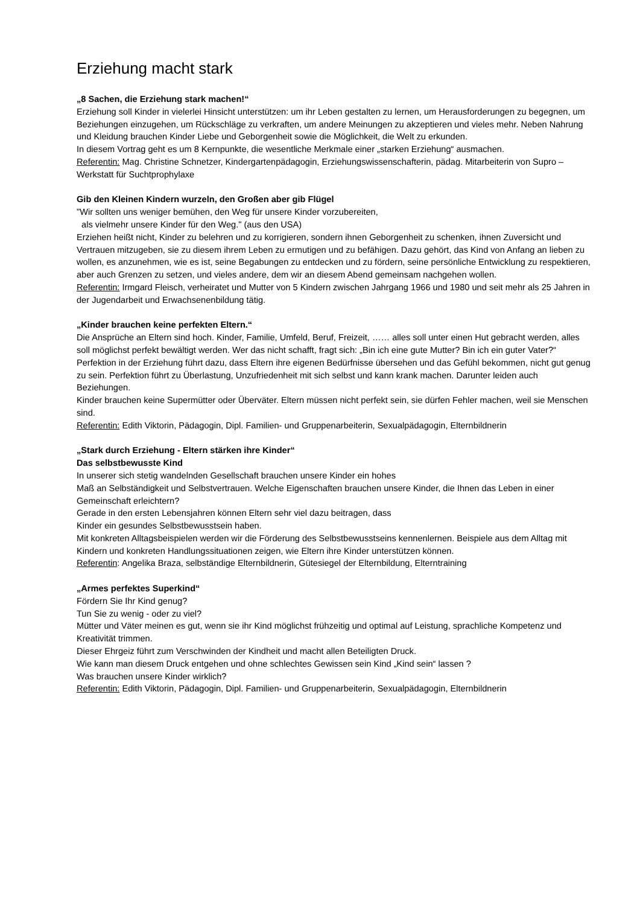Erziehung macht stark
„8 Sachen, die Erziehung stark machen!“
Erziehung soll Kinder in vielerlei Hinsicht unterstützen: um ihr Leben gestalten zu lernen, um Herausforderungen zu begegnen, um Beziehungen einzugehen, um Rückschläge zu verkraften, um andere Meinungen zu akzeptieren und vieles mehr. Neben Nahrung und Kleidung brauchen Kinder Liebe und Geborgenheit sowie die Möglichkeit, die Welt zu erkunden.
In diesem Vortrag geht es um 8 Kernpunkte, die wesentliche Merkmale einer „starken Erziehung“ ausmachen.
Referentin: Mag. Christine Schnetzer, Kindergartenpädagogin, Erziehungswissenschafterin, pädag. Mitarbeiterin von Supro – Werkstatt für Suchtprophylaxe
Gib den Kleinen Kindern wurzeln, den Großen aber gib Flügel
"Wir sollten uns weniger bemühen, den Weg für unsere Kinder vorzubereiten,
als vielmehr unsere Kinder für den Weg." (aus den USA)
Erziehen heißt nicht, Kinder zu belehren und zu korrigieren, sondern ihnen Geborgenheit zu schenken, ihnen Zuversicht und Vertrauen mitzugeben, sie zu diesem ihrem Leben zu ermutigen und zu befähigen. Dazu gehört, das Kind von Anfang an lieben zu wollen, es anzunehmen, wie es ist, seine Begabungen zu entdecken und zu fördern, seine persönliche Entwicklung zu respektieren, aber auch Grenzen zu setzen, und vieles andere, dem wir an diesem Abend gemeinsam nachgehen wollen.
Referentin: Irmgard Fleisch, verheiratet und Mutter von 5 Kindern zwischen Jahrgang 1966 und 1980 und seit mehr als 25 Jahren in der Jugendarbeit und Erwachsenenbildung tätig.
„Kinder brauchen keine perfekten Eltern.“
Die Ansprüche an Eltern sind hoch. Kinder, Familie, Umfeld, Beruf, Freizeit, …… alles soll unter einen Hut gebracht werden, alles soll möglichst perfekt bewältigt werden. Wer das nicht schafft, fragt sich: „Bin ich eine gute Mutter? Bin ich ein guter Vater?“
Perfektion in der Erziehung führt dazu, dass Eltern ihre eigenen Bedürfnisse übersehen und das Gefühl bekommen, nicht gut genug zu sein. Perfektion führt zu Überlastung, Unzufriedenheit mit sich selbst und kann krank machen. Darunter leiden auch Beziehungen.
Kinder brauchen keine Supermütter oder Überväter. Eltern müssen nicht perfekt sein, sie dürfen Fehler machen, weil sie Menschen sind.
Referentin: Edith Viktorin, Pädagogin, Dipl. Familien- und Gruppenarbeiterin, Sexualpädagogin, Elternbildnerin
„Stark durch Erziehung - Eltern stärken ihre Kinder“
Das selbstbewusste Kind
In unserer sich stetig wandelnden Gesellschaft brauchen unsere Kinder ein hohes
Maß an Selbständigkeit und Selbstvertrauen. Welche Eigenschaften brauchen unsere Kinder, die Ihnen das Leben in einer Gemeinschaft erleichtern?
Gerade in den ersten Lebensjahren können Eltern sehr viel dazu beitragen, dass
Kinder ein gesundes Selbstbewusstsein haben.
Mit konkreten Alltagsbeispielen werden wir die Förderung des Selbstbewusstseins kennenlernen. Beispiele aus dem Alltag mit Kindern und konkreten Handlungssituationen zeigen, wie Eltern ihre Kinder unterstützen können.
Referentin: Angelika Braza, selbständige Elternbildnerin, Gütesiegel der Elternbildung, Elterntraining
„Armes perfektes Superkind“
Fördern Sie Ihr Kind genug?
Tun Sie zu wenig - oder zu viel?
Mütter und Väter meinen es gut, wenn sie ihr Kind möglichst frühzeitig und optimal auf Leistung, sprachliche Kompetenz und Kreativität trimmen.
Dieser Ehrgeiz führt zum Verschwinden der Kindheit und macht allen Beteiligten Druck.
Wie kann man diesem Druck entgehen und ohne schlechtes Gewissen sein Kind „Kind sein“ lassen ?
Was brauchen unsere Kinder wirklich?
Referentin: Edith Viktorin, Pädagogin, Dipl. Familien- und Gruppenarbeiterin, Sexualpädagogin, Elternbildnerin